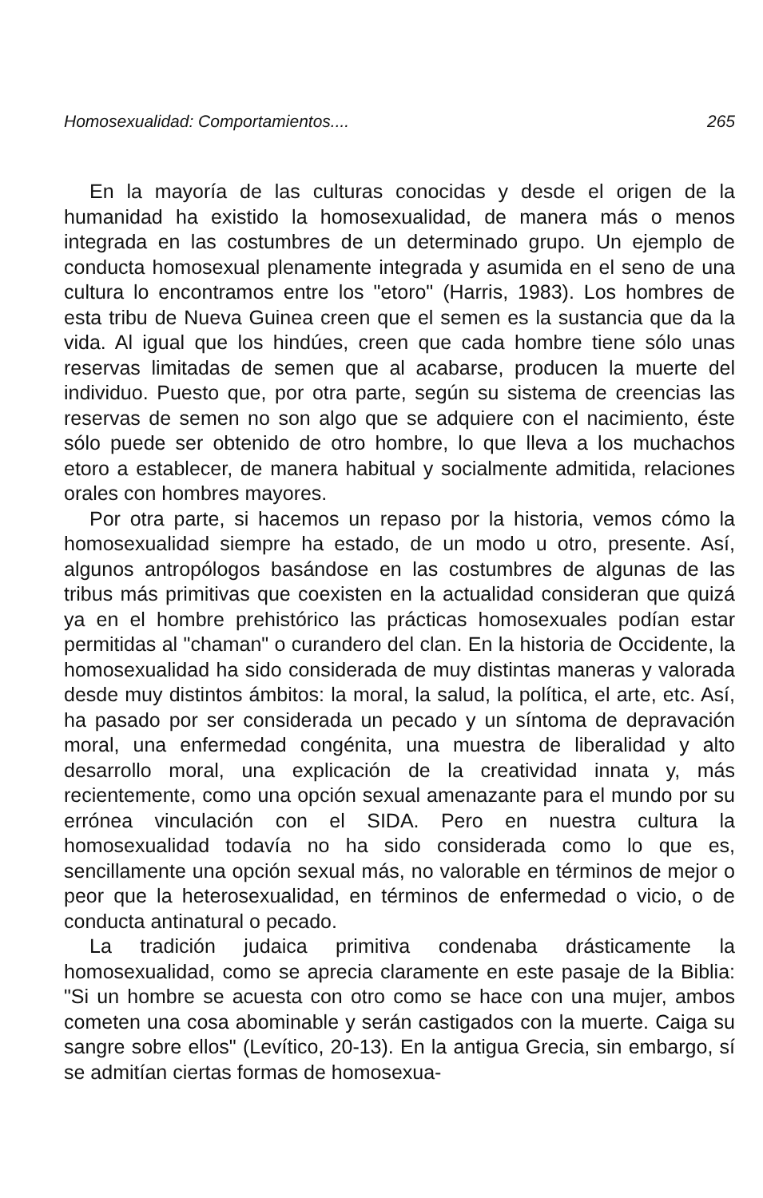Homosexualidad: Comportamientos.... 265
En la mayoría de las culturas conocidas y desde el origen de la humanidad ha existido la homosexualidad, de manera más o menos integrada en las costumbres de un determinado grupo. Un ejemplo de conducta homosexual plenamente integrada y asumida en el seno de una cultura lo encontramos entre los "etoro" (Harris, 1983). Los hombres de esta tribu de Nueva Guinea creen que el semen es la sustancia que da la vida. Al igual que los hindúes, creen que cada hombre tiene sólo unas reservas limitadas de semen que al acabarse, producen la muerte del individuo. Puesto que, por otra parte, según su sistema de creencias las reservas de semen no son algo que se adquiere con el nacimiento, éste sólo puede ser obtenido de otro hombre, lo que lleva a los muchachos etoro a establecer, de manera habitual y socialmente admitida, relaciones orales con hombres mayores.
Por otra parte, si hacemos un repaso por la historia, vemos cómo la homosexualidad siempre ha estado, de un modo u otro, presente. Así, algunos antropólogos basándose en las costumbres de algunas de las tribus más primitivas que coexisten en la actualidad consideran que quizá ya en el hombre prehistórico las prácticas homosexuales podían estar permitidas al "chaman" o curandero del clan. En la historia de Occidente, la homosexualidad ha sido considerada de muy distintas maneras y valorada desde muy distintos ámbitos: la moral, la salud, la política, el arte, etc. Así, ha pasado por ser considerada un pecado y un síntoma de depravación moral, una enfermedad congénita, una muestra de liberalidad y alto desarrollo moral, una explicación de la creatividad innata y, más recientemente, como una opción sexual amenazante para el mundo por su errónea vinculación con el SIDA. Pero en nuestra cultura la homosexualidad todavía no ha sido considerada como lo que es, sencillamente una opción sexual más, no valorable en términos de mejor o peor que la heterosexualidad, en términos de enfermedad o vicio, o de conducta antinatural o pecado.
La tradición judaica primitiva condenaba drásticamente la homosexualidad, como se aprecia claramente en este pasaje de la Biblia: "Si un hombre se acuesta con otro como se hace con una mujer, ambos cometen una cosa abominable y serán castigados con la muerte. Caiga su sangre sobre ellos" (Levítico, 20-13). En la antigua Grecia, sin embargo, sí se admitían ciertas formas de homosexua-